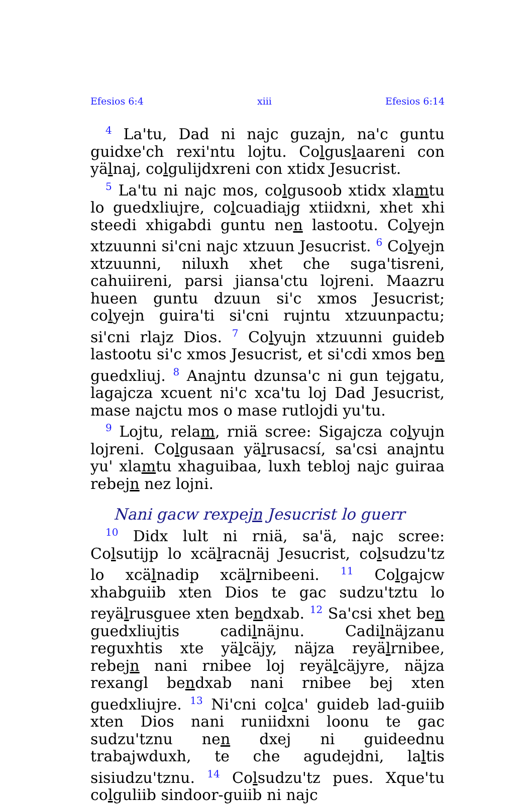Efesios 6:4 xiii Efesios 6:14
<sup>4</sup> La'tu, Dad ni najc guzajn, na'c guntu guidxe'ch rexi'ntu lojtu. Colguslaareni con yälnaj, colgulijdxreni con xtidx Jesucrist.
<sup>5</sup> La'tu ni najc mos, colgusoob xtidx xlamtu lo guedxliujre, colcuadiajg xtiidxni, xhet xhi steedi xhigabdi guntu nen lastootu. Colyejn xtzuunni si'cni najc xtzuun Jesucrist. <sup>6</sup> Colyejn xtzuunni, niluxh xhet che suga'tisreni, cahuiireni, parsi jiansa'ctu lojreni. Maazru hueen guntu dzuun si'c xmos Jesucrist; colyejn guira'ti si'cni rujntu xtzuunpactu; si'cni rlajz Dios. <sup>7</sup> Colyujn xtzuunni guideb lastootu si'c xmos Jesucrist, et si'cdi xmos ben guedxliuj. <sup>8</sup> Anajntu dzunsa'c ni gun tejgatu, lagajcza xcuent ni'c xca'tu loj Dad Jesucrist, mase najctu mos o mase rutlojdi yu'tu.
<sup>9</sup> Lojtu, relam, rniä scree: Sigajcza colyujn lojreni. Colgusaan yälrusacsí, sa'csi anajntu yu' xlamtu xhaguibaa, luxh tebloj najc guiraa rebejn nez lojni.
Nani gacw rexpejn Jesucrist lo guerr
<sup>10</sup> Didx lult ni rniä, sa'ä, najc scree: Colsutijp lo xcälracnäj Jesucrist, colsudzu'tz lo xcälnadip xcälrnibeeni. <sup>11</sup> Colgajcw xhabguiib xten Dios te gac sudzu'tztu lo reyälrusguee xten bendxab. <sup>12</sup> Sa'csi xhet ben guedxliujtis cadilnäjnu. Cadilnäjzanu reguxhtis xte yälcäjy, näjza reyälrnibee, rebejn nani rnibee loj reyälcäjyre, näjza rexangl bendxab nani rnibee bej xten guedxliujre. <sup>13</sup> Ni'cni colca' guideb lad-guiib xten Dios nani runiidxni loonu te gac sudzu'tznu nen dxej ni guideednu trabajwduxh, te che agudejdni, laltis sisiudzu'tznu. <sup>14</sup> Colsudzu'tz pues. Xque'tu colguliib sindoor-guiib ni najc